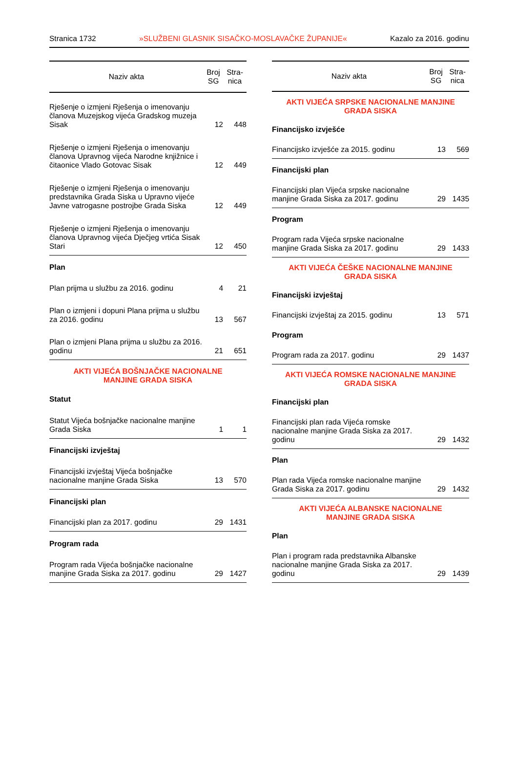Stranica 1732 »SLUŽBENI GLASNIK SISAČKO-MOSLAVAČKE ŽUPANIJE« Kazalo za 2016. godinu
| Naziv akta | Broj SG | Stra- nica |
| --- | --- | --- |
| Rješenje o izmjeni Rješenja o imenovanju članova Muzejskog vijeća Gradskog muzeja Sisak | 12 | 448 |
| Rješenje o izmjeni Rješenja o imenovanju članova Upravnog vijeća Narodne knjižnice i čitaonice Vlado Gotovac Sisak | 12 | 449 |
| Rješenje o izmjeni Rješenja o imenovanju predstavnika Grada Siska u Upravno vijeće Javne vatrogasne postrojbe Grada Siska | 12 | 449 |
| Rješenje o izmjeni Rješenja o imenovanju članova Upravnog vijeća Dječjeg vrtića Sisak Stari | 12 | 450 |
| Plan | | |
| Plan prijma u službu za 2016. godinu | 4 | 21 |
| Plan o izmjeni i dopuni Plana prijma u službu za 2016. godinu | 13 | 567 |
| Plan o izmjeni Plana prijma u službu za 2016. godinu | 21 | 651 |
| AKTI VIJEĆA BOŠNJAČKE NACIONALNE MANJINE GRADA SISKA | | |
| Statut | | |
| Statut Vijeća bošnjačke nacionalne manjine Grada Siska | 1 | 1 |
| Financijski izvještaj | | |
| Financijski izvještaj Vijeća bošnjačke nacionalne manjine Grada Siska | 13 | 570 |
| Financijski plan | | |
| Financijski plan za 2017. godinu | 29 | 1431 |
| Program rada | | |
| Program rada Vijeća bošnjačke nacionalne manjine Grada Siska za 2017. godinu | 29 | 1427 |
| Naziv akta | Broj SG | Stra- nica |
| --- | --- | --- |
| AKTI VIJEĆA SRPSKE NACIONALNE MANJINE GRADA SISKA | | |
| Financijsko izvješće | | |
| Financijsko izvješće za 2015. godinu | 13 | 569 |
| Financijski plan | | |
| Financijski plan Vijeća srpske nacionalne manjine Grada Siska za 2017. godinu | 29 | 1435 |
| Program | | |
| Program rada Vijeća srpske nacionalne manjine Grada Siska za 2017. godinu | 29 | 1433 |
| AKTI VIJEĆA ČEŠKE NACIONALNE MANJINE GRADA SISKA | | |
| Financijski izvještaj | | |
| Financijski izvještaj za 2015. godinu | 13 | 571 |
| Program | | |
| Program rada za 2017. godinu | 29 | 1437 |
| AKTI VIJEĆA ROMSKE NACIONALNE MANJINE GRADA SISKA | | |
| Financijski plan | | |
| Financijski plan rada Vijeća romske nacionalne manjine Grada Siska za 2017. godinu | 29 | 1432 |
| Plan | | |
| Plan rada Vijeća romske nacionalne manjine Grada Siska za 2017. godinu | 29 | 1432 |
| AKTI VIJEĆA ALBANSKE NACIONALNE MANJINE GRADA SISKA | | |
| Plan | | |
| Plan i program rada predstavnika Albanske nacionalne manjine Grada Siska za 2017. godinu | 29 | 1439 |